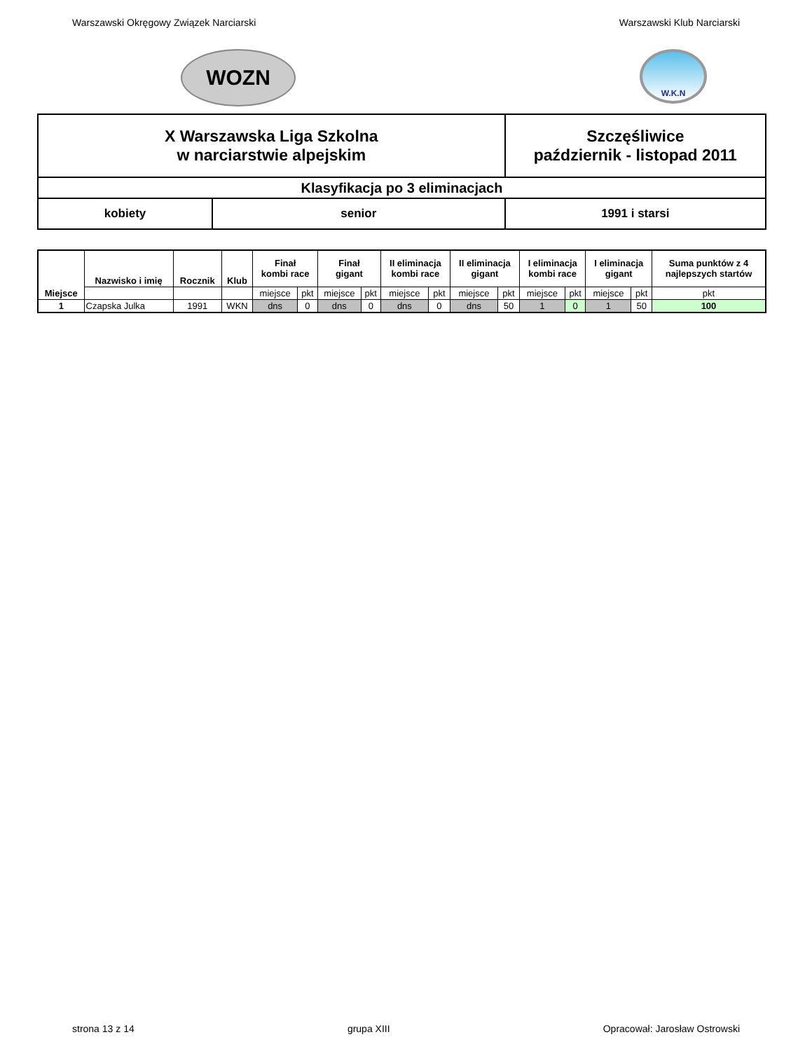Warszawski Okręgowy Związek Narciarski Warszawski Klub Narciarski
WOZN
W.K.N
| X Warszawska Liga Szkolna w narciarstwie alpejskim | | Szczęśliwice październik - listopad 2011 |
| Klasyfikacja po 3 eliminacjach | | |
| kobiety | senior | 1991 i starsi |
| Miejsce | Nazwisko i imię | Rocznik | Klub | Finał kombi race | | Finał gigant | | II eliminacja kombi race | | II eliminacja gigant | | I eliminacja kombi race | | I eliminacja gigant | | Suma punktów z 4 najlepszych startów |
| --- | --- | --- | --- | --- | --- | --- | --- | --- | --- | --- | --- | --- | --- | --- | --- | --- |
| | | | | miejsce | pkt | miejsce | pkt | miejsce | pkt | miejsce | pkt | miejsce | pkt | miejsce | pkt | pkt |
| 1 | Czapska Julka | 1991 | WKN | dns | 0 | dns | 0 | dns | 0 | dns | 50 | 1 | 0 | 1 | 50 | 100 |
strona 13 z 14 grupa XIII Opracował: Jarosław Ostrowski